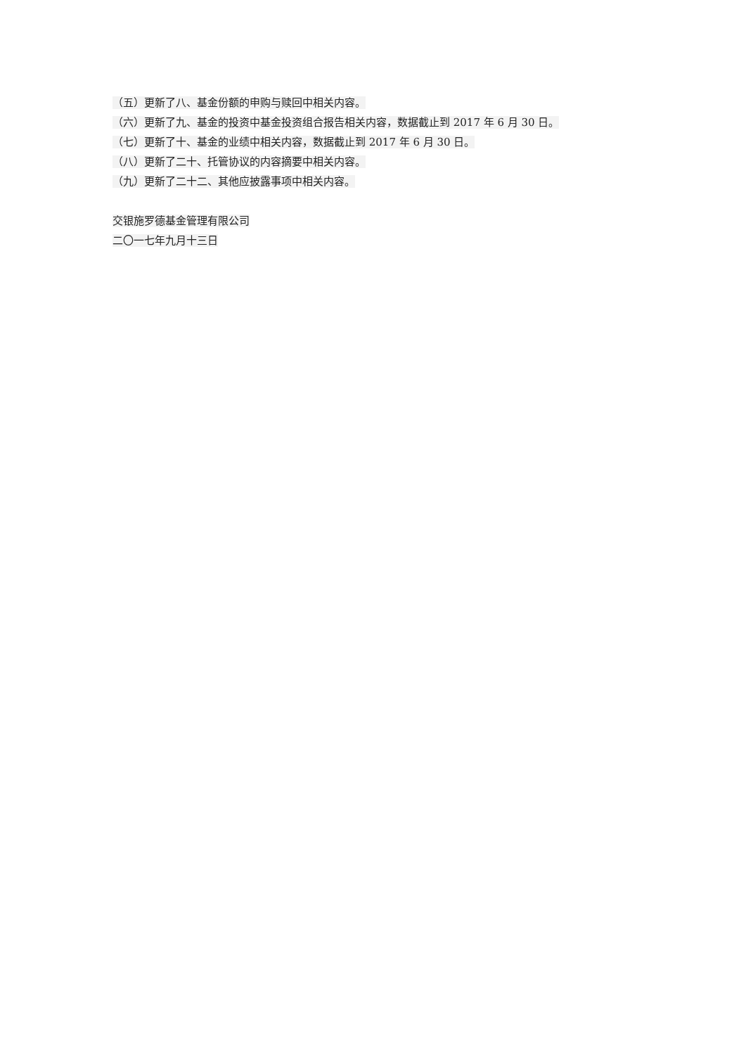（五）更新了八、基金份额的申购与赎回中相关内容。
（六）更新了九、基金的投资中基金投资组合报告相关内容，数据截止到 2017 年 6 月 30 日。
（七）更新了十、基金的业绩中相关内容，数据截止到 2017 年 6 月 30 日。
（八）更新了二十、托管协议的内容摘要中相关内容。
（九）更新了二十二、其他应披露事项中相关内容。
交银施罗德基金管理有限公司
二〇一七年九月十三日